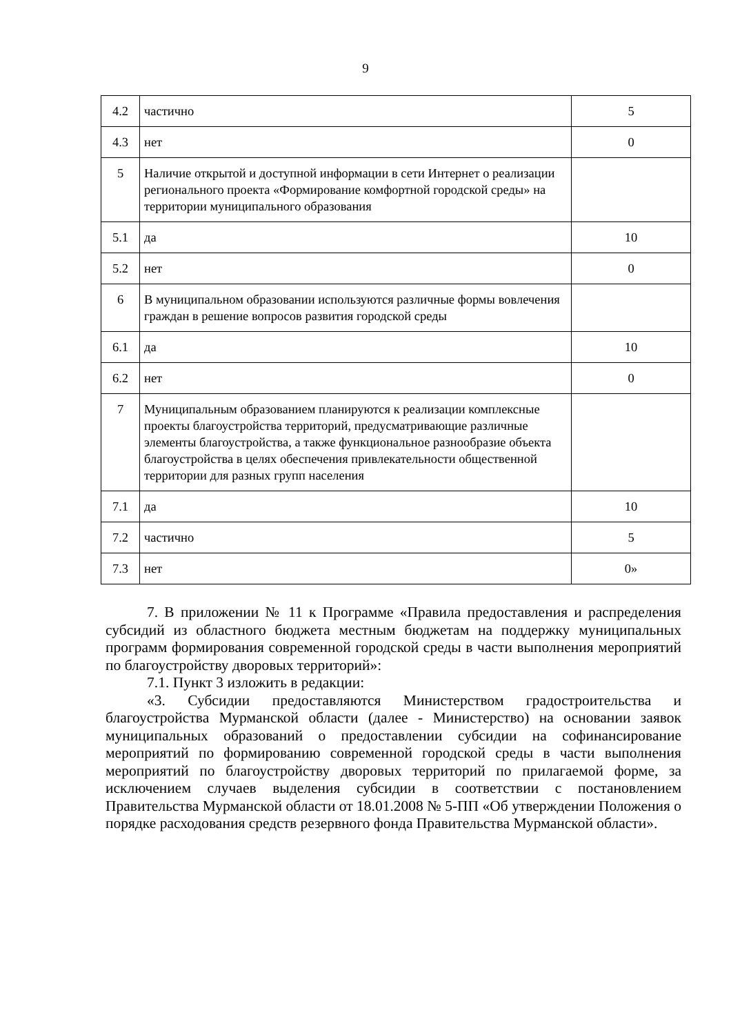9
| 4.2 | частично | 5 |
| 4.3 | нет | 0 |
| 5 | Наличие открытой и доступной информации в сети Интернет о реализации регионального проекта «Формирование комфортной городской среды» на территории муниципального образования | |
| 5.1 | да | 10 |
| 5.2 | нет | 0 |
| 6 | В муниципальном образовании используются различные формы вовлечения граждан в решение вопросов развития городской среды | |
| 6.1 | да | 10 |
| 6.2 | нет | 0 |
| 7 | Муниципальным образованием планируются к реализации комплексные проекты благоустройства территорий, предусматривающие различные элементы благоустройства, а также функциональное разнообразие объекта благоустройства в целях обеспечения привлекательности общественной территории для разных групп населения | |
| 7.1 | да | 10 |
| 7.2 | частично | 5 |
| 7.3 | нет | 0» |
7. В приложении № 11 к Программе «Правила предоставления и распределения субсидий из областного бюджета местным бюджетам на поддержку муниципальных программ формирования современной городской среды в части выполнения мероприятий по благоустройству дворовых территорий»:
7.1. Пункт 3 изложить в редакции:
«3. Субсидии предоставляются Министерством градостроительства и благоустройства Мурманской области (далее - Министерство) на основании заявок муниципальных образований о предоставлении субсидии на софинансирование мероприятий по формированию современной городской среды в части выполнения мероприятий по благоустройству дворовых территорий по прилагаемой форме, за исключением случаев выделения субсидии в соответствии с постановлением Правительства Мурманской области от 18.01.2008 № 5-ПП «Об утверждении Положения о порядке расходования средств резервного фонда Правительства Мурманской области».